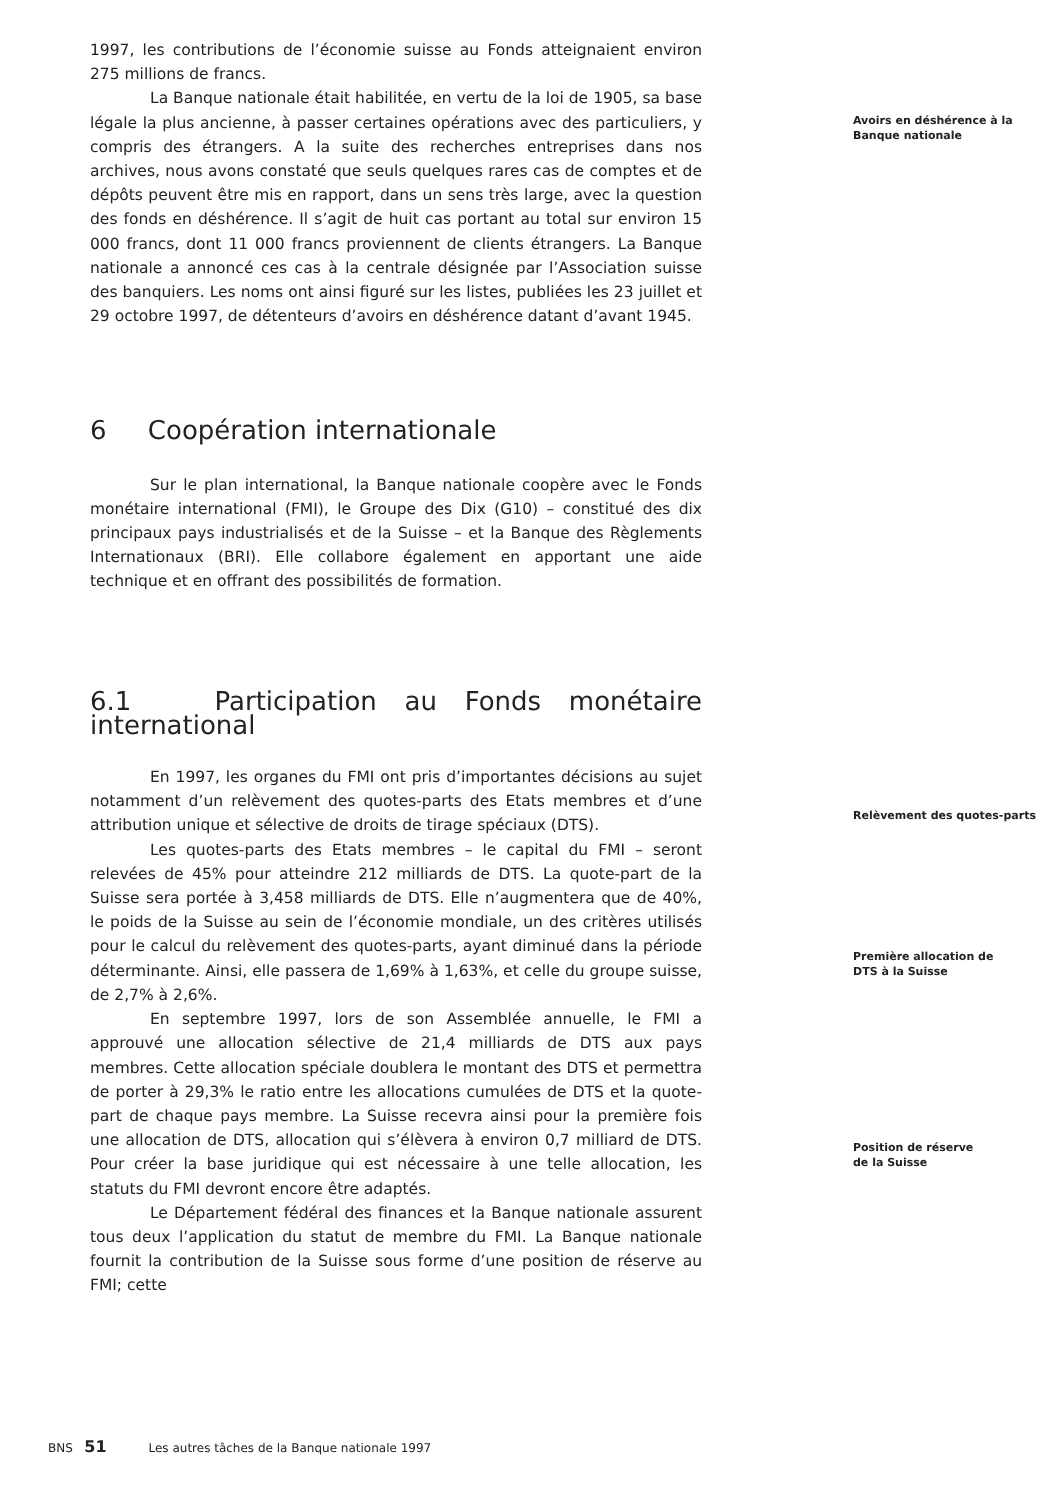1997, les contributions de l’économie suisse au Fonds atteignaient environ 275 millions de francs.
La Banque nationale était habilitée, en vertu de la loi de 1905, sa base légale la plus ancienne, à passer certaines opérations avec des particuliers, y compris des étrangers. A la suite des recherches entreprises dans nos archives, nous avons constaté que seuls quelques rares cas de comptes et de dépôts peuvent être mis en rapport, dans un sens très large, avec la question des fonds en déshérence. Il s’agit de huit cas portant au total sur environ 15 000 francs, dont 11 000 francs proviennent de clients étrangers. La Banque nationale a annoncé ces cas à la centrale désignée par l’Association suisse des banquiers. Les noms ont ainsi figuré sur les listes, publiées les 23 juillet et 29 octobre 1997, de détenteurs d’avoirs en déshérence datant d’avant 1945.
6 Coopération internationale
Sur le plan international, la Banque nationale coopère avec le Fonds monétaire international (FMI), le Groupe des Dix (G10) – constitué des dix principaux pays industrialisés et de la Suisse – et la Banque des Règlements Internationaux (BRI). Elle collabore également en apportant une aide technique et en offrant des possibilités de formation.
6.1 Participation au Fonds monétaire international
En 1997, les organes du FMI ont pris d’importantes décisions au sujet notamment d’un relèvement des quotes-parts des Etats membres et d’une attribution unique et sélective de droits de tirage spéciaux (DTS).
Les quotes-parts des Etats membres – le capital du FMI – seront relevées de 45% pour atteindre 212 milliards de DTS. La quote-part de la Suisse sera portée à 3,458 milliards de DTS. Elle n’augmentera que de 40%, le poids de la Suisse au sein de l’économie mondiale, un des critères utilisés pour le calcul du relèvement des quotes-parts, ayant diminué dans la période déterminante. Ainsi, elle passera de 1,69% à 1,63%, et celle du groupe suisse, de 2,7% à 2,6%.
En septembre 1997, lors de son Assemblée annuelle, le FMI a approuvé une allocation sélective de 21,4 milliards de DTS aux pays membres. Cette allocation spéciale doublera le montant des DTS et permettra de porter à 29,3% le ratio entre les allocations cumulées de DTS et la quote-part de chaque pays membre. La Suisse recevra ainsi pour la première fois une allocation de DTS, allocation qui s’élèvera à environ 0,7 milliard de DTS. Pour créer la base juridique qui est nécessaire à une telle allocation, les statuts du FMI devront encore être adaptés.
Le Département fédéral des finances et la Banque nationale assurent tous deux l’application du statut de membre du FMI. La Banque nationale fournit la contribution de la Suisse sous forme d’une position de réserve au FMI; cette
Avoirs en déshérence à la
Banque nationale
Relèvement des quotes-parts
Première allocation de
DTS à la Suisse
Position de réserve
de la Suisse
BNS 51 Les autres tâches de la Banque nationale 1997